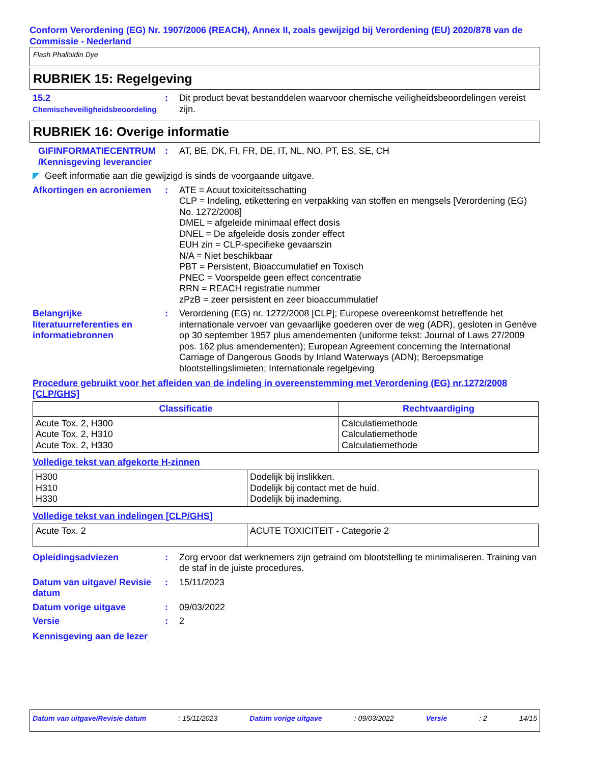Conform Verordening (EG) Nr. 1907/2006 (REACH), Annex II, zoals gewijzigd bij Verordening (EU) 2020/878 van de Commissie - Nederland
Flash Phalloidin Dye
RUBRIEK 15: Regelgeving
15.2
Chemischeveiligheidsbeoordeling
: Dit product bevat bestanddelen waarvoor chemische veiligheidsbeoordelingen vereist zijn.
RUBRIEK 16: Overige informatie
GIFINFORMATIECENTRUM /Kennisgeving leverancier
: AT, BE, DK, FI, FR, DE, IT, NL, NO, PT, ES, SE, CH
◤ Geeft informatie aan die gewijzigd is sinds de voorgaande uitgave.
Afkortingen en acroniemen
: ATE = Acuut toxiciteitsschatting
CLP = Indeling, etikettering en verpakking van stoffen en mengsels [Verordening (EG) No. 1272/2008]
DMEL = afgeleide minimaal effect dosis
DNEL = De afgeleide dosis zonder effect
EUH zin = CLP-specifieke gevaarszin
N/A = Niet beschikbaar
PBT = Persistent, Bioaccumulatief en Toxisch
PNEC = Voorspelde geen effect concentratie
RRN = REACH registratie nummer
zPzB = zeer persistent en zeer bioaccummulatief
Belangrijke literatuurreferenties en informatiebronnen
: Verordening (EG) nr. 1272/2008 [CLP]; Europese overeenkomst betreffende het internationale vervoer van gevaarlijke goederen over de weg (ADR), gesloten in Genève op 30 september 1957 plus amendementen (uniforme tekst: Journal of Laws 27/2009 pos. 162 plus amendementen); European Agreement concerning the International Carriage of Dangerous Goods by Inland Waterways (ADN); Beroepsmatige blootstellingslimieten; Internationale regelgeving
Procedure gebruikt voor het afleiden van de indeling in overeenstemming met Verordening (EG) nr.1272/2008 [CLP/GHS]
| Classificatie | Rechtvaardiging |
| --- | --- |
| Acute Tox. 2, H300 Acute Tox. 2, H310 Acute Tox. 2, H330 | Calculatiemethode Calculatiemethode Calculatiemethode |
Volledige tekst van afgekorte H-zinnen
| H300 H310 H330 | Dodelijk bij inslikken. Dodelijk bij contact met de huid. Dodelijk bij inademing. |
Volledige tekst van indelingen [CLP/GHS]
| Acute Tox. 2 | ACUTE TOXICITEIT - Categorie 2 |
Opleidingsadviezen : Zorg ervoor dat werknemers zijn getraind om blootstelling te minimaliseren. Training van de staf in de juiste procedures.
Datum van uitgave/ Revisie datum
: 15/11/2023
Datum vorige uitgave : 09/03/2022
Versie : 2
Kennisgeving aan de lezer
Datum van uitgave/Revisie datum: 15/11/2023 Datum vorige uitgave: 09/03/2022 Versie: 2 14/15